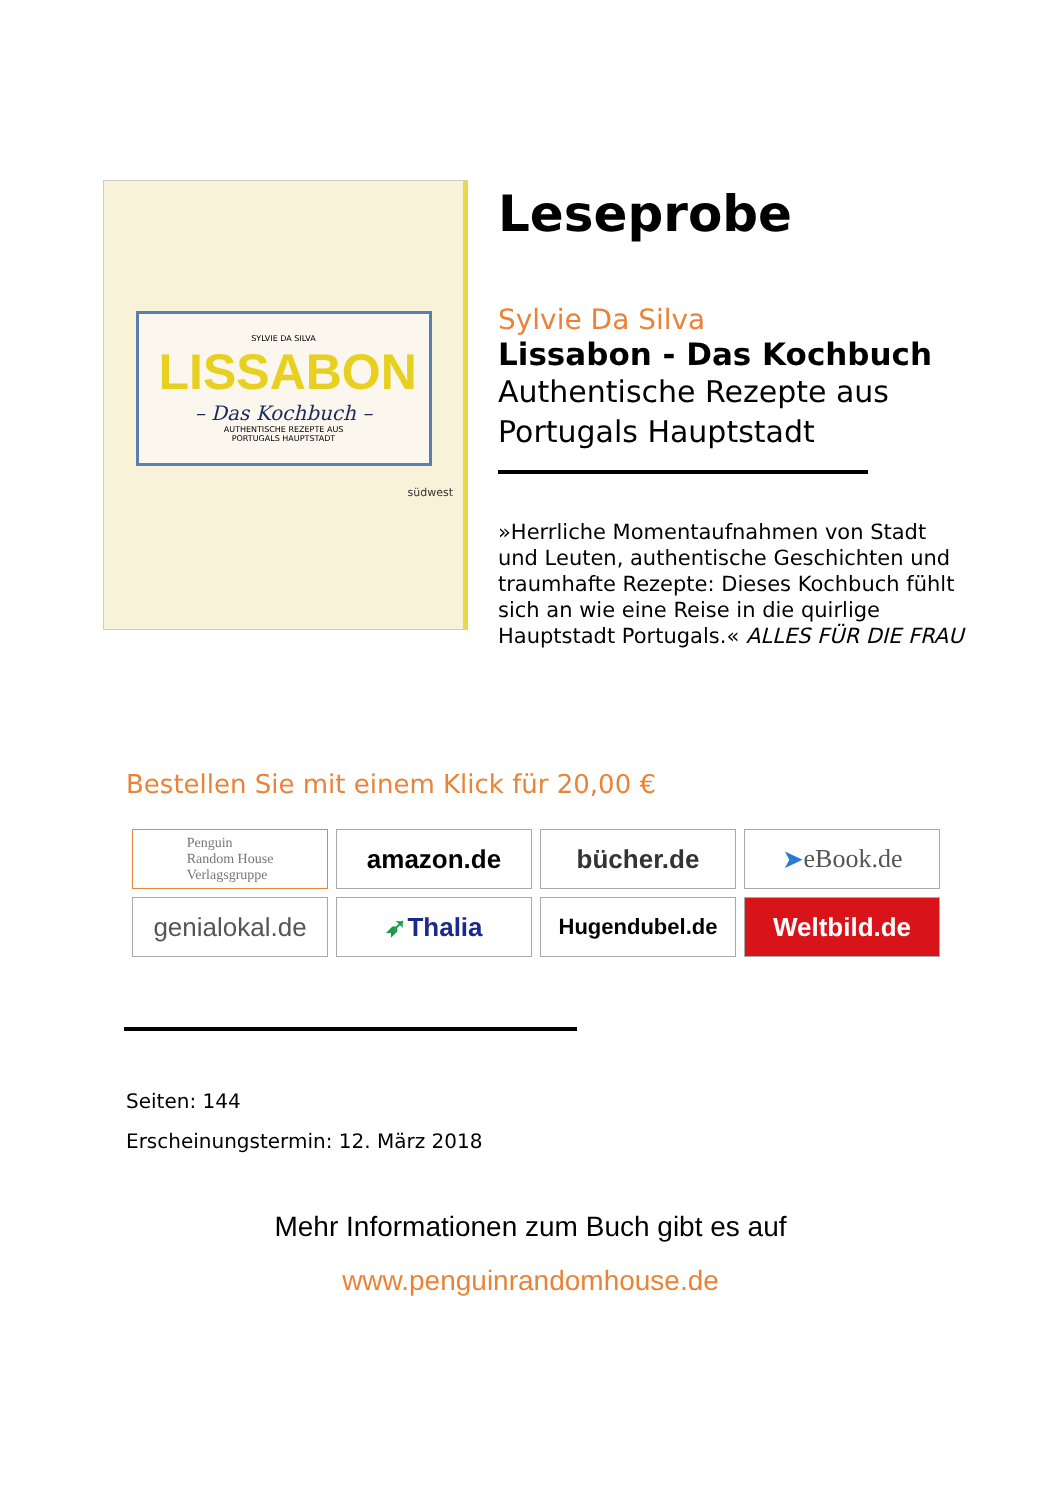SYLVIE DA SILVA
LISSABON
– Das Kochbuch –
AUTHENTISCHE REZEPTE AUS
PORTUGALS HAUPTSTADT
südwest
Leseprobe
Sylvie Da Silva
Lissabon - Das Kochbuch
Authentische Rezepte aus Portugals Hauptstadt
»Herrliche Momentaufnahmen von Stadt und Leuten, authentische Geschichten und traumhafte Rezepte: Dieses Kochbuch fühlt sich an wie eine Reise in die quirlige Hauptstadt Portugals.« ALLES FÜR DIE FRAU
Bestellen Sie mit einem Klick für 20,00 €
Penguin
Random House
Verlagsgruppe
amazon.de
bücher.de
➤ eBook.de
genialokal.de
➶ Thalia
Hugendubel.de
Weltbild.de
Seiten: 144
Erscheinungstermin: 12. März 2018
Mehr Informationen zum Buch gibt es auf
www.penguinrandomhouse.de